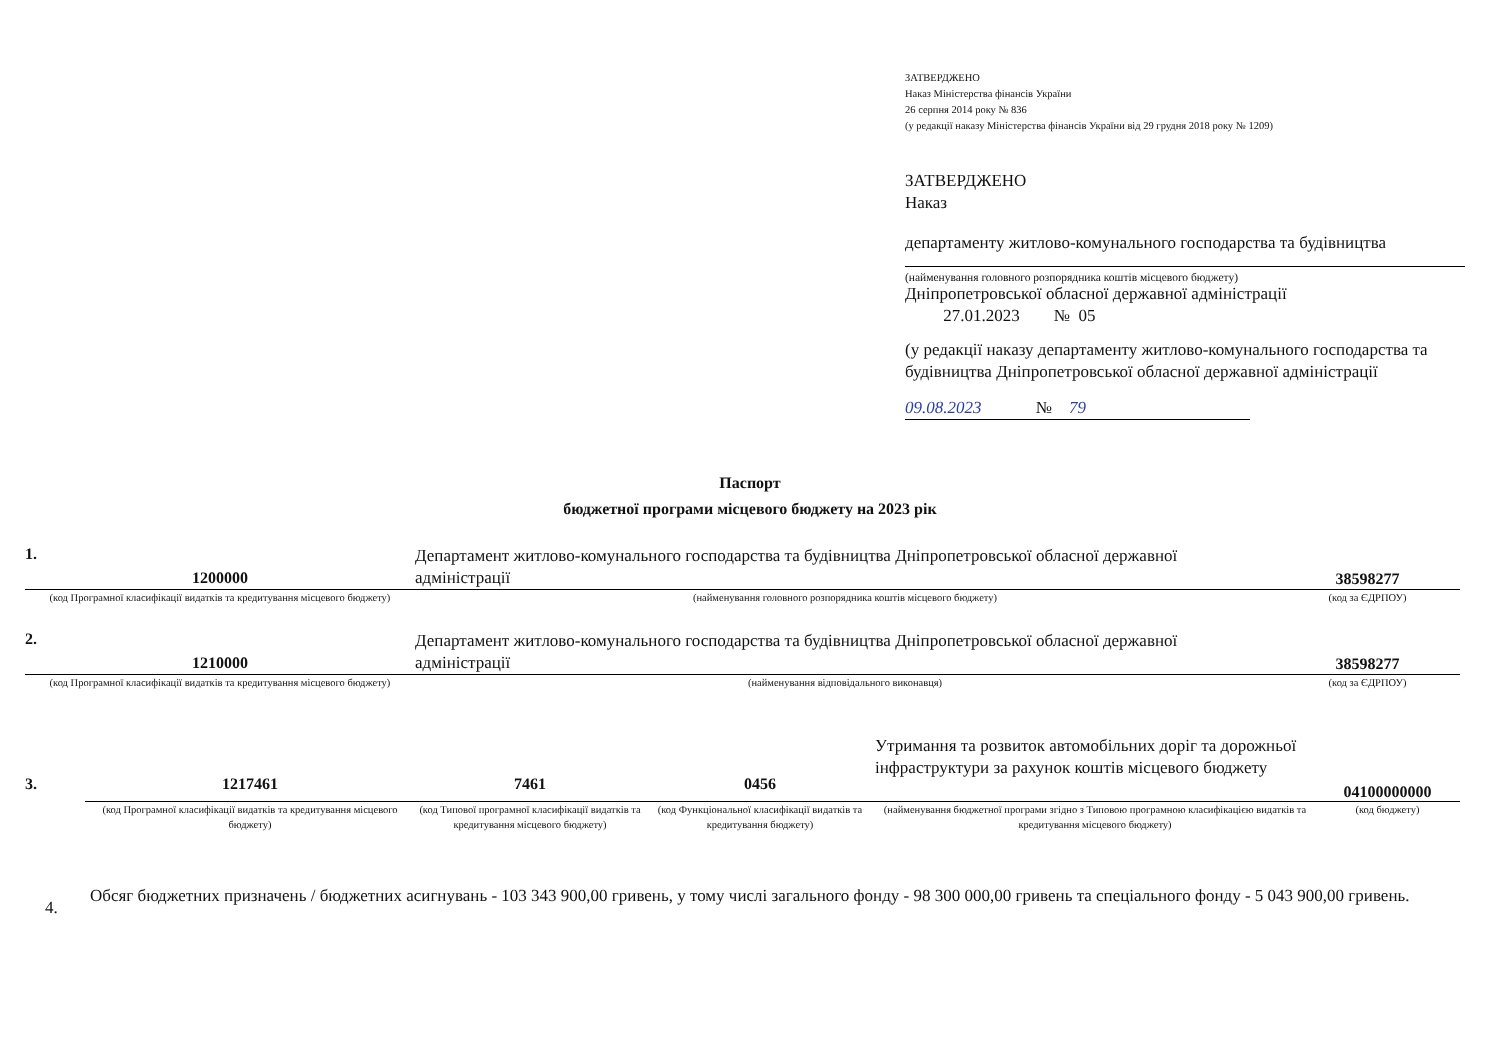ЗАТВЕРДЖЕНО
Наказ Міністерства фінансів України
26 серпня 2014 року № 836
(у редакції наказу Міністерства фінансів України від 29 грудня 2018 року № 1209)
ЗАТВЕРДЖЕНО
Наказ
департаменту житлово-комунального господарства та будівництва
(найменування головного розпорядника коштів місцевого бюджету)
Дніпропетровської обласної державної адміністрації
27.01.2023 № 05
(у редакції наказу департаменту житлово-комунального господарства та будівництва Дніпропетровської обласної державної адміністрації
09.08.2023 № 79
Паспорт
бюджетної програми місцевого бюджету на 2023 рік
1.
1200000
Департамент житлово-комунального господарства та будівництва Дніпропетровської обласної державної адміністрації
38598277
(код Програмної класифікації видатків та кредитування місцевого бюджету)
(найменування головного розпорядника коштів місцевого бюджету)
(код за ЄДРПОУ)
2.
1210000
Департамент житлово-комунального господарства та будівництва Дніпропетровської обласної державної адміністрації
38598277
(код Програмної класифікації видатків та кредитування місцевого бюджету)
(найменування відповідального виконавця)
(код за ЄДРПОУ)
3.
1217461
7461
0456
Утримання та розвиток автомобільних доріг та дорожньої інфраструктури за рахунок коштів місцевого бюджету
04100000000
(код Програмної класифікації видатків та кредитування місцевого бюджету)
(код Типової програмної класифікації видатків та кредитування місцевого бюджету)
(код Функціональної класифікації видатків та кредитування бюджету)
(найменування бюджетної програми згідно з Типовою програмною класифікацією видатків та кредитування місцевого бюджету)
(код бюджету)
4.
Обсяг бюджетних призначень / бюджетних асигнувань - 103 343 900,00 гривень, у тому числі загального фонду - 98 300 000,00 гривень та спеціального фонду - 5 043 900,00 гривень.